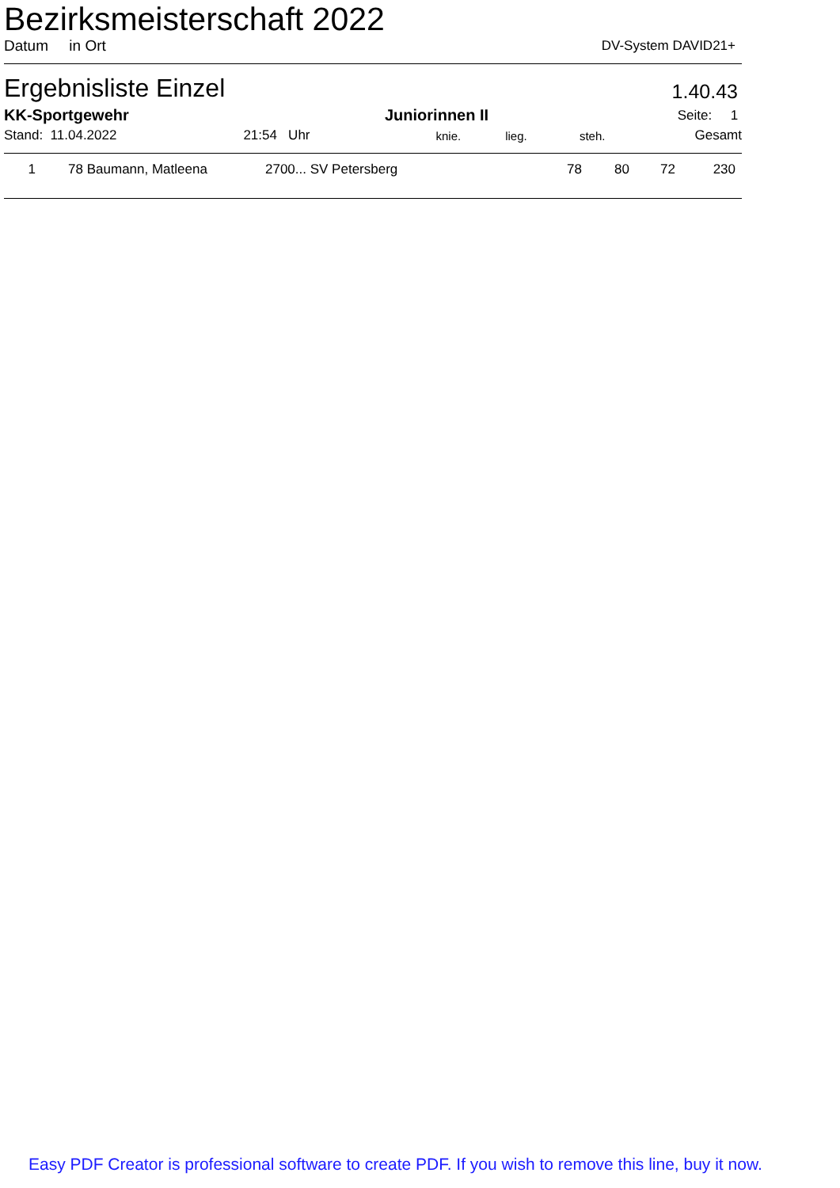Bezirksmeisterschaft 2022
Datum in Ort DV-System DAVID21+
Ergebnisliste Einzel 1.40.43
| KK-Sportgewehr | | Juniorinnen II | | | | Seite: 1 |
| Stand: 11.04.2022 | 21:54 Uhr | | knie. | lieg. | steh. | Gesamt |
| 1 | 78 | Baumann, Matleena | 2700... SV Petersberg | 78 | 80 | 72 | 230 |
Easy PDF Creator is professional software to create PDF. If you wish to remove this line, buy it now.